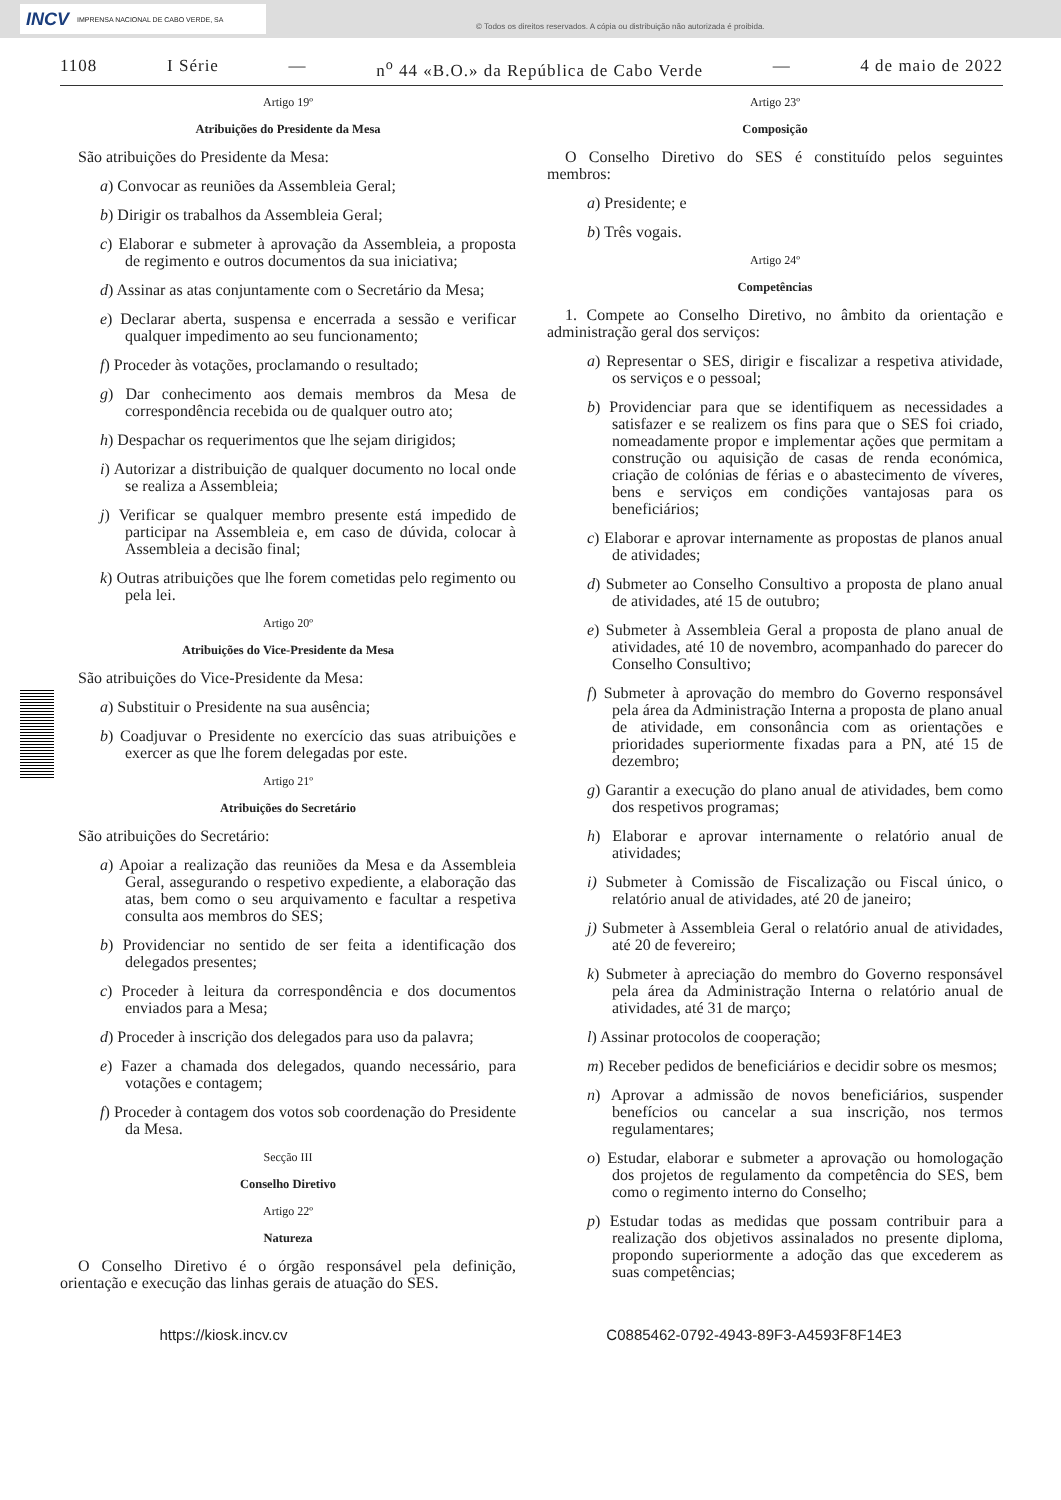INCV IMPRENSA NACIONAL DE CABO VERDE, SA
© Todos os direitos reservados. A cópia ou distribuição não autorizada é proibida.
1108 I Série — n<sup>o</sup> 44 «B.O.» da República de Cabo Verde — 4 de maio de 2022
Artigo 19º
Atribuições do Presidente da Mesa
São atribuições do Presidente da Mesa:
a) Convocar as reuniões da Assembleia Geral;
b) Dirigir os trabalhos da Assembleia Geral;
c) Elaborar e submeter à aprovação da Assembleia, a proposta de regimento e outros documentos da sua iniciativa;
d) Assinar as atas conjuntamente com o Secretário da Mesa;
e) Declarar aberta, suspensa e encerrada a sessão e verificar qualquer impedimento ao seu funcionamento;
f) Proceder às votações, proclamando o resultado;
g) Dar conhecimento aos demais membros da Mesa de correspondência recebida ou de qualquer outro ato;
h) Despachar os requerimentos que lhe sejam dirigidos;
i) Autorizar a distribuição de qualquer documento no local onde se realiza a Assembleia;
j) Verificar se qualquer membro presente está impedido de participar na Assembleia e, em caso de dúvida, colocar à Assembleia a decisão final;
k) Outras atribuições que lhe forem cometidas pelo regimento ou pela lei.
Artigo 20º
Atribuições do Vice-Presidente da Mesa
São atribuições do Vice-Presidente da Mesa:
a) Substituir o Presidente na sua ausência;
b) Coadjuvar o Presidente no exercício das suas atribuições e exercer as que lhe forem delegadas por este.
Artigo 21º
Atribuições do Secretário
São atribuições do Secretário:
a) Apoiar a realização das reuniões da Mesa e da Assembleia Geral, assegurando o respetivo expediente, a elaboração das atas, bem como o seu arquivamento e facultar a respetiva consulta aos membros do SES;
b) Providenciar no sentido de ser feita a identificação dos delegados presentes;
c) Proceder à leitura da correspondência e dos documentos enviados para a Mesa;
d) Proceder à inscrição dos delegados para uso da palavra;
e) Fazer a chamada dos delegados, quando necessário, para votações e contagem;
f) Proceder à contagem dos votos sob coordenação do Presidente da Mesa.
Secção III
Conselho Diretivo
Artigo 22º
Natureza
O Conselho Diretivo é o órgão responsável pela definição, orientação e execução das linhas gerais de atuação do SES.
Artigo 23º
Composição
O Conselho Diretivo do SES é constituído pelos seguintes membros:
a) Presidente; e
b) Três vogais.
Artigo 24º
Competências
1. Compete ao Conselho Diretivo, no âmbito da orientação e administração geral dos serviços:
a) Representar o SES, dirigir e fiscalizar a respetiva atividade, os serviços e o pessoal;
b) Providenciar para que se identifiquem as necessidades a satisfazer e se realizem os fins para que o SES foi criado, nomeadamente propor e implementar ações que permitam a construção ou aquisição de casas de renda económica, criação de colónias de férias e o abastecimento de víveres, bens e serviços em condições vantajosas para os beneficiários;
c) Elaborar e aprovar internamente as propostas de planos anual de atividades;
d) Submeter ao Conselho Consultivo a proposta de plano anual de atividades, até 15 de outubro;
e) Submeter à Assembleia Geral a proposta de plano anual de atividades, até 10 de novembro, acompanhado do parecer do Conselho Consultivo;
f) Submeter à aprovação do membro do Governo responsável pela área da Administração Interna a proposta de plano anual de atividade, em consonância com as orientações e prioridades superiormente fixadas para a PN, até 15 de dezembro;
g) Garantir a execução do plano anual de atividades, bem como dos respetivos programas;
h) Elaborar e aprovar internamente o relatório anual de atividades;
i) Submeter à Comissão de Fiscalização ou Fiscal único, o relatório anual de atividades, até 20 de janeiro;
j) Submeter à Assembleia Geral o relatório anual de atividades, até 20 de fevereiro;
k) Submeter à apreciação do membro do Governo responsável pela área da Administração Interna o relatório anual de atividades, até 31 de março;
l) Assinar protocolos de cooperação;
m) Receber pedidos de beneficiários e decidir sobre os mesmos;
n) Aprovar a admissão de novos beneficiários, suspender benefícios ou cancelar a sua inscrição, nos termos regulamentares;
o) Estudar, elaborar e submeter a aprovação ou homologação dos projetos de regulamento da competência do SES, bem como o regimento interno do Conselho;
p) Estudar todas as medidas que possam contribuir para a realização dos objetivos assinalados no presente diploma, propondo superiormente a adoção das que excederem as suas competências;
https://kiosk.incv.cv C0885462-0792-4943-89F3-A4593F8F14E3